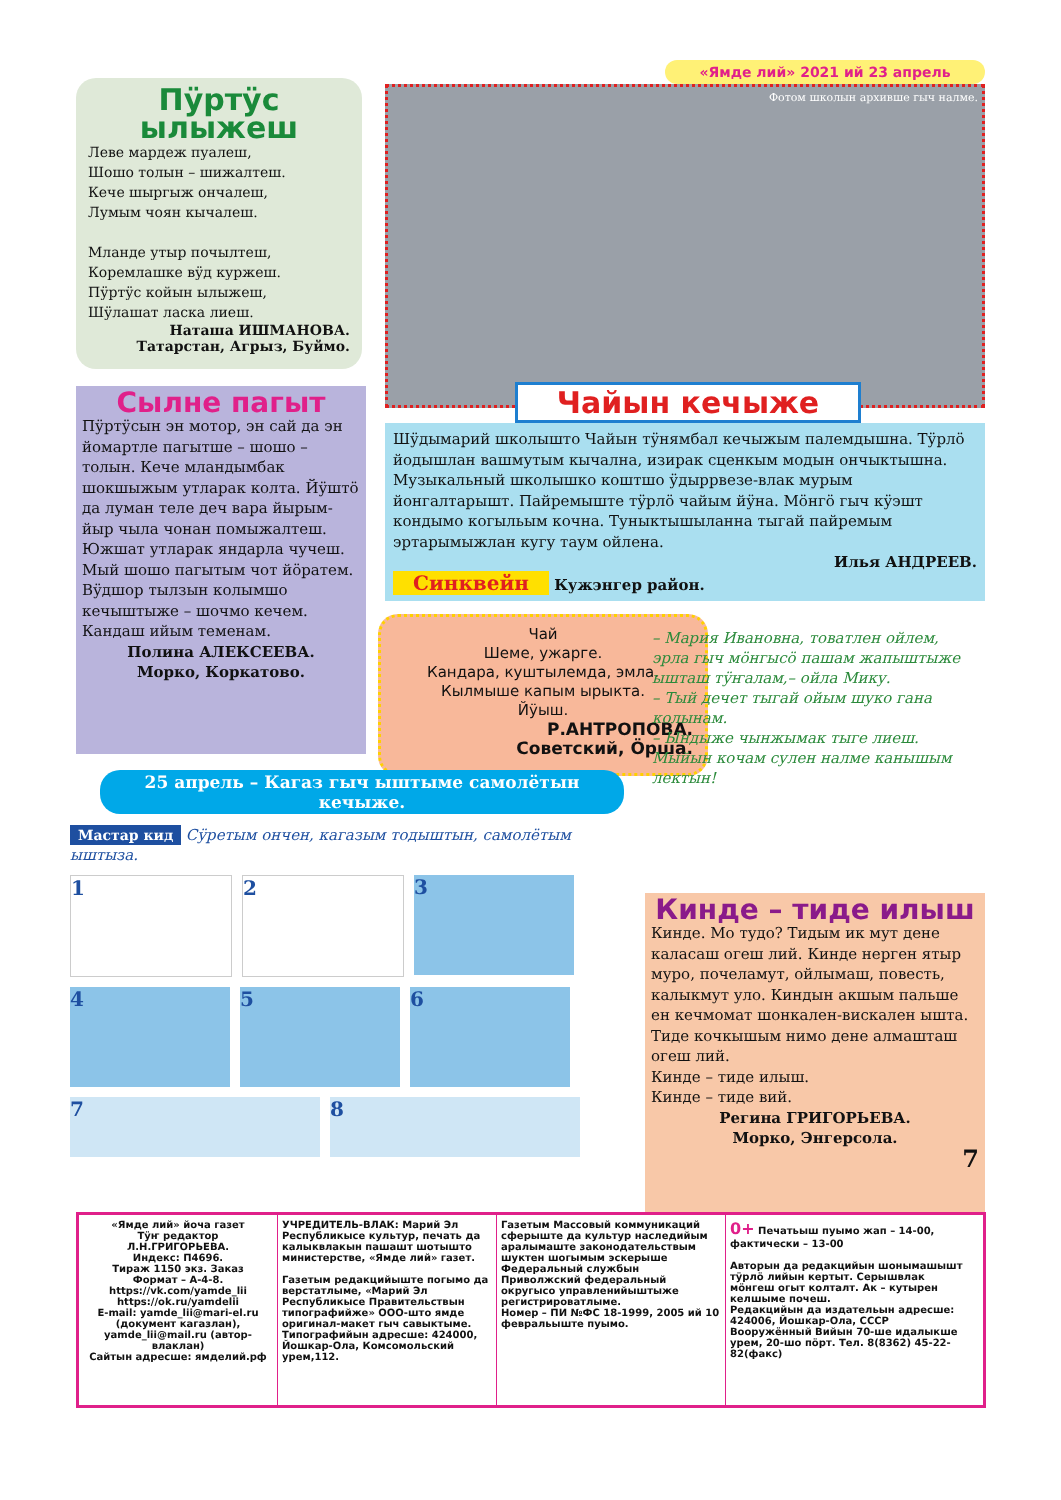Пӱртӱс ылыжеш
Леве мардеж пуалеш,
Шошо толын – шижалтеш.
Кече шыргыж ончалеш,
Лумым чоян кычалеш.
Мланде утыр почылтеш,
Коремлашке вӱд куржеш.
Пӱртӱс койын ылыжеш,
Шӱлашат ласка лиеш.
Наташа ИШМАНОВА.
Татарстан, Агрыз, Буймо.
Сылне пагыт
Пӱртӱсын эн мотор, эн сай да эн йомартле пагытше – шошо – толын. Кече млан­дымбак шокшыжым утларак колта. Йӱштӧ да луман теле деч вара йырым-йыр чыла чонан помыжалтеш. Южшат утларак яндарла чучеш.
Мый шошо пагытым чот йӧратем. Вӱдшор тылзын колымшо кечыштыже – шочмо кечем. Кандаш ийым теменам.
Полина АЛЕКСЕЕВА.
Морко, Коркатово.
«Ямде лий» 2021 ий 23 апрель
Фотом школын архивше гыч налме.
Чайын кечыже
Шӱдымарий школышто Чайын тӱнямбал кечыжым палем­дышна. Тӱрлӧ йодышлан вашмутым кычална, изирак сценкым модын ончыктышна. Музыкальный школышко коштшо ӱдыр­рвезе-влак мурым йонгалтарышт. Пайремыште тӱрлӧ чайым йӱна. Мӧнгӧ гыч кӱэшт кондымо когыльым кочна. Туныктышы­ланна тыгай пайремым эртарымыжлан кугу таум ойлена.
Илья АНДРЕЕВ.
Синквейн Кужэнгер район.
Чай
Шеме, ужарге.
Кандара, куштылемда, эмла.
Кылмыше капым ырыкта.
Йӱыш.
Р.АНТРОПОВА.
Советский, Ӧрша.
– Мария Ивановна, товатлен ойлем, эрла гыч мӧнгысӧ пашам жапыштыже ышташ тӱҥалам,– ойла Мику.
– Тый дечет тыгай ойым шуко гана колынам.
– Ындыже чынжымак тыге лиеш. Мыйын кочам сулен налме канышым лектын!
25 апрель – Кагаз гыч ыштыме самолётын кечыже.
Мастар кид Сӱретым ончен, кагазым тодыштын, самолётым ыштыза.
1
2
3
4
5
6
7
8
Кинде – тиде илыш
Кинде. Мо тудо? Тидым ик мут дене каласаш огеш лий. Кинде нер­ген ятыр муро, почеламут, ойлы­маш, повесть, калыкмут уло. Киндын акшым пальше ен кеч­момат шонкален-вискален ышта. Тиде кочкышым нимо дене алмашташ огеш лий.
Кинде – тиде илыш.
Кинде – тиде вий.
Регина ГРИГОРЬЕВА.
Морко, Энгерсола.
7
«Ямде лий» йоча газет
Тӱҥ редактор
Л.Н.ГРИГОРЬЕВА.
Индекс: П4696.
Тираж 1150 экз. Заказ
Формат – А-4-8.
https://vk.com/yamde_lii
https://ok.ru/yamdelii
E-mail: yamde_lii@mari-el.ru (документ кагазлан),
yamde_lii@mail.ru (автор-влаклан)
Сайтын адресше: ямделий.рф
УЧРЕДИТЕЛЬ-ВЛАК: Марий Эл Республикысе культур, печать да калык­влакын пашашт шотышто министерстве, «Ямде лий» газет.
Газетым редакцийыште погымо да верстатлыме, «Марий Эл Республикысе Правительствын типографийже» ООО-што ямде оригинал-макет гыч савыктыме. Типографийын адресше: 424000, Йошкар-Ола, Комсомольский урем,112.
Газетым Массовый коммуникаций сферыште да культур наследийым аралымаште законодательствым шуктен шогымым эскерыше Федеральный службын Приволжский федеральный округысо управленийыштыже регистрироватлыме.
Номер – ПИ №ФС 18-1999, 2005 ий 10 февральыште пуымо.
0+ Печатьыш пуымо жап – 14-00, фактически – 13-00
Авторын да редакцийын шонымашышт тӱрлӧ лийын кертыт. Серыш­влак мӧнгеш огыт колталт. Ак – кутырен келшыме почеш.
Редакцийын да издательын адресше: 424006, Йошкар-Ола, СССР Вооружённый Вийын 70-ше идалыкше урем, 20-шо пӧрт. Тел. 8(8362) 45-22-82(факс)